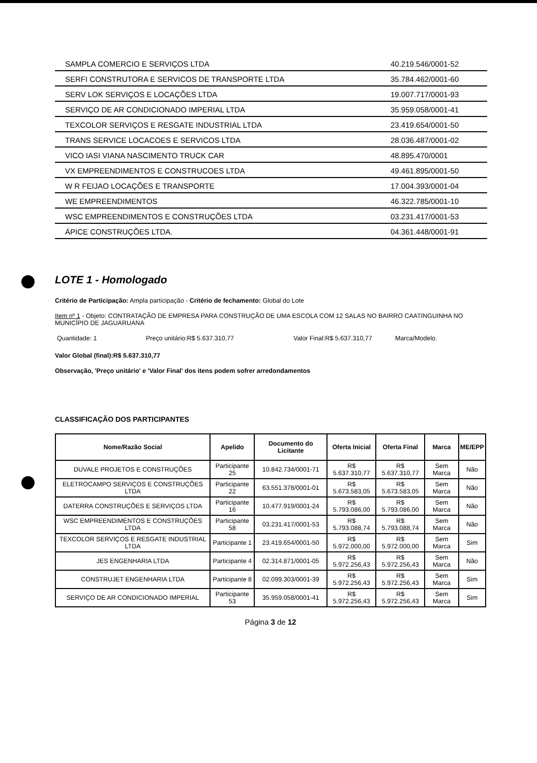| SAMPLA COMERCIO E SERVIÇOS LTDA | 40.219.546/0001-52 |
| SERFI CONSTRUTORA E SERVICOS DE TRANSPORTE LTDA | 35.784.462/0001-60 |
| SERV LOK SERVIÇOS E LOCAÇÕES LTDA | 19.007.717/0001-93 |
| SERVIÇO DE AR CONDICIONADO IMPERIAL LTDA | 35.959.058/0001-41 |
| TEXCOLOR SERVIÇOS E RESGATE INDUSTRIAL LTDA | 23.419.654/0001-50 |
| TRANS SERVICE LOCACOES E SERVICOS LTDA | 28.036.487/0001-02 |
| VICO IASI VIANA NASCIMENTO TRUCK CAR | 48.895.470/0001 |
| VX EMPREENDIMENTOS E CONSTRUCOES LTDA | 49.461.895/0001-50 |
| W R FEIJAO LOCAÇÕES E TRANSPORTE | 17.004.393/0001-04 |
| WE EMPREENDIMENTOS | 46.322.785/0001-10 |
| WSC EMPREENDIMENTOS E CONSTRUÇÕES LTDA | 03.231.417/0001-53 |
| ÁPICE CONSTRUÇÕES LTDA. | 04.361.448/0001-91 |
LOTE 1 - Homologado
Critério de Participação: Ampla participação - Critério de fechamento: Global do Lote
Item nº 1 - Objeto: CONTRATAÇÃO DE EMPRESA PARA CONSTRUÇÃO DE UMA ESCOLA COM 12 SALAS NO BAIRRO CAATINGUINHA NO MUNICÍPIO DE JAGUARUANA
Quantidade: 1 Preço unitário:R$ 5.637.310,77 Valor Final:R$ 5.637.310,77 Marca/Modelo.
Valor Global (final):R$ 5.637.310,77
Observação, 'Preço unitário' e 'Valor Final' dos itens podem sofrer arredondamentos
CLASSIFICAÇÃO DOS PARTICIPANTES
| Nome/Razão Social | Apelido | Documento do Licitante | Oferta Inicial | Oferta Final | Marca | ME/EPP |
| --- | --- | --- | --- | --- | --- | --- |
| DUVALE PROJETOS E CONSTRUÇÕES | Participante 25 | 10.842.734/0001-71 | R$ 5.637.310,77 | R$ 5.637.310,77 | Sem Marca | Não |
| ELETROCAMPO SERVIÇOS E CONSTRUÇÕES LTDA | Participante 22 | 63.551.378/0001-01 | R$ 5.673.583,05 | R$ 5.673.583,05 | Sem Marca | Não |
| DATERRA CONSTRUÇÕES E SERVIÇOS LTDA | Participante 16 | 10.477.919/0001-24 | R$ 5.793.086,00 | R$ 5.793.086,00 | Sem Marca | Não |
| WSC EMPREENDIMENTOS E CONSTRUÇÕES LTDA | Participante 58 | 03.231.417/0001-53 | R$ 5.793.088,74 | R$ 5.793.088,74 | Sem Marca | Não |
| TEXCOLOR SERVIÇOS E RESGATE INDUSTRIAL LTDA | Participante 1 | 23.419.654/0001-50 | R$ 5.972.000,00 | R$ 5.972.000,00 | Sem Marca | Sim |
| JES ENGENHARIA LTDA | Participante 4 | 02.314.871/0001-05 | R$ 5.972.256,43 | R$ 5.972.256,43 | Sem Marca | Não |
| CONSTRUJET ENGENHARIA LTDA | Participante 8 | 02.099.303/0001-39 | R$ 5.972.256,43 | R$ 5.972.256,43 | Sem Marca | Sim |
| SERVIÇO DE AR CONDICIONADO IMPERIAL | Participante 53 | 35.959.058/0001-41 | R$ 5.972.256,43 | R$ 5.972.256,43 | Sem Marca | Sim |
Página 3 de 12